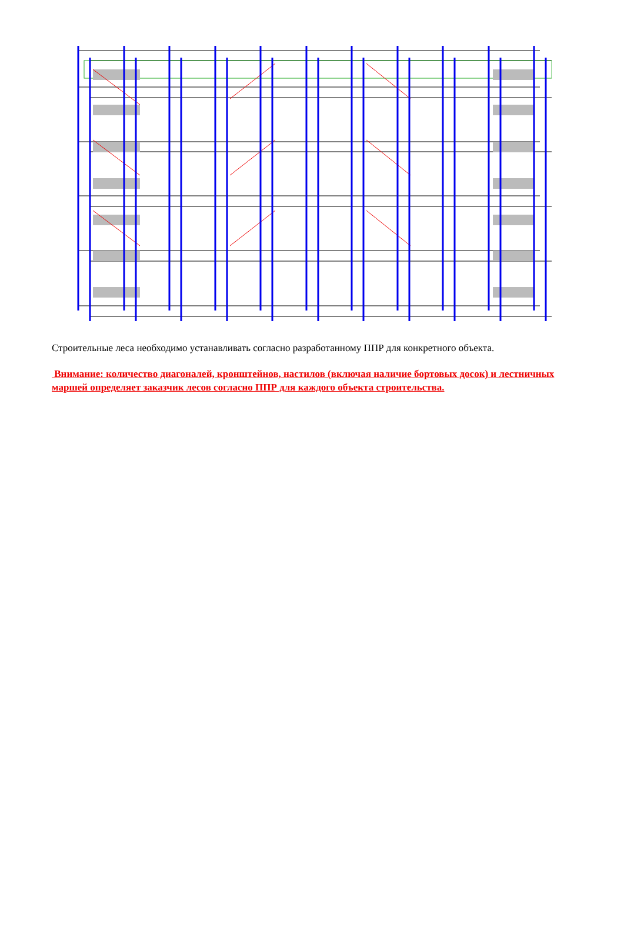Строительные леса необходимо устанавливать согласно разработанному ППР для конкретного объекта.
Внимание: количество диагоналей, кронштейнов, настилов (включая наличие бортовых досок) и лестничных маршей определяет заказчик лесов согласно ППР для каждого объекта строительства.